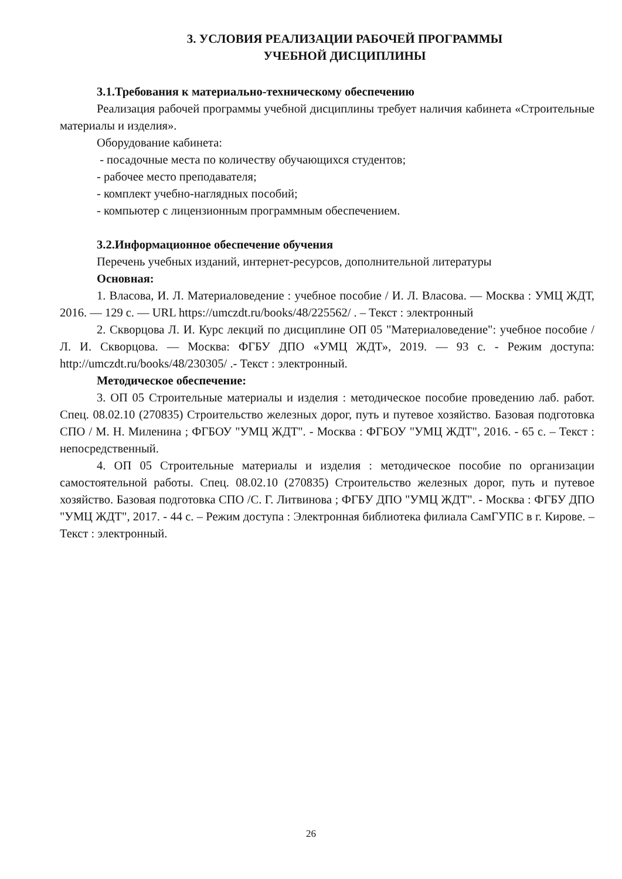3. УСЛОВИЯ РЕАЛИЗАЦИИ РАБОЧЕЙ ПРОГРАММЫ
УЧЕБНОЙ ДИСЦИПЛИНЫ
3.1.Требования к материально-техническому обеспечению
Реализация рабочей программы учебной дисциплины требует наличия кабинета «Строительные материалы и изделия».
Оборудование кабинета:
- посадочные места по количеству обучающихся студентов;
- рабочее место преподавателя;
- комплект учебно-наглядных пособий;
- компьютер с лицензионным программным обеспечением.
3.2.Информационное обеспечение обучения
Перечень учебных изданий, интернет-ресурсов, дополнительной литературы
Основная:
1. Власова, И. Л. Материаловедение : учебное пособие / И. Л. Власова. — Москва : УМЦ ЖДТ, 2016. — 129 с. — URL https://umczdt.ru/books/48/225562/ . – Текст : электронный
2. Скворцова Л. И. Курс лекций по дисциплине ОП 05 "Материаловедение": учебное пособие / Л. И. Скворцова. — Москва: ФГБУ ДПО «УМЦ ЖДТ», 2019. — 93 с. - Режим доступа: http://umczdt.ru/books/48/230305/ .- Текст : электронный.
Методическое обеспечение:
3. ОП 05 Строительные материалы и изделия : методическое пособие проведению лаб. работ. Спец. 08.02.10 (270835) Строительство железных дорог, путь и путевое хозяйство. Базовая подготовка СПО / М. Н. Миленина ; ФГБОУ "УМЦ ЖДТ". - Москва : ФГБОУ "УМЦ ЖДТ", 2016. - 65 с. – Текст : непосредственный.
4. ОП 05 Строительные материалы и изделия : методическое пособие по организации самостоятельной работы. Спец. 08.02.10 (270835) Строительство железных дорог, путь и путевое хозяйство. Базовая подготовка СПО /С. Г. Литвинова ; ФГБУ ДПО "УМЦ ЖДТ". - Москва : ФГБУ ДПО "УМЦ ЖДТ", 2017. - 44 с. – Режим доступа : Электронная библиотека филиала СамГУПС в г. Кирове. – Текст : электронный.
26